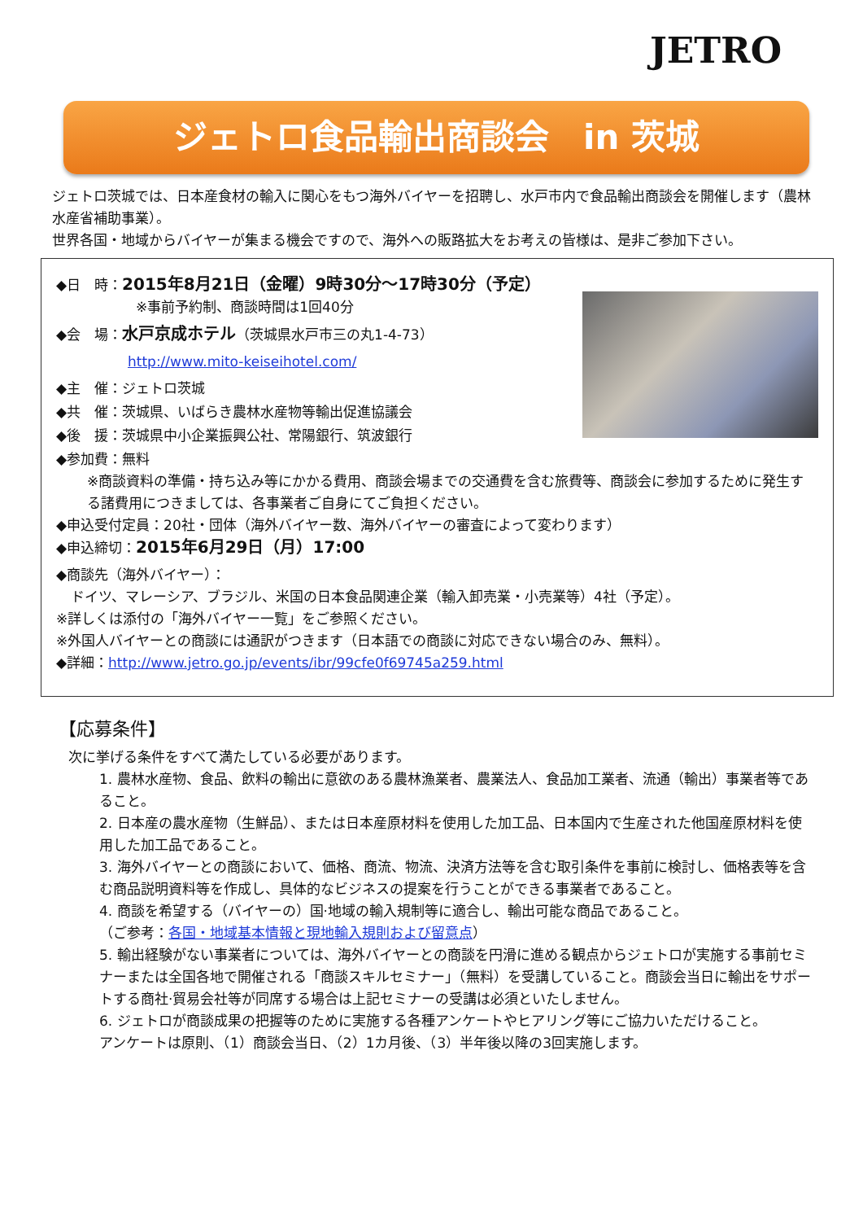JETRO
ジェトロ食品輸出商談会　in 茨城
ジェトロ茨城では、日本産食材の輸入に関心をもつ海外バイヤーを招聘し、水戸市内で食品輸出商談会を開催します（農林水産省補助事業）。
世界各国・地域からバイヤーが集まる機会ですので、海外への販路拡大をお考えの皆様は、是非ご参加下さい。
◆日　時：2015年8月21日（金曜）9時30分～17時30分（予定）
※事前予約制、商談時間は1回40分
◆会　場：水戸京成ホテル（茨城県水戸市三の丸1-4-73）
http://www.mito-keiseihotel.com/
◆主　催：ジェトロ茨城
◆共　催：茨城県、いばらき農林水産物等輸出促進協議会
◆後　援：茨城県中小企業振興公社、常陽銀行、筑波銀行
◆参加費：無料
※商談資料の準備・持ち込み等にかかる費用、商談会場までの交通費を含む旅費等、商談会に参加するために発生する諸費用につきましては、各事業者ご自身にてご負担ください。
◆申込受付定員：20社・団体（海外バイヤー数、海外バイヤーの審査によって変わります）
◆申込締切：2015年6月29日（月）17:00
◆商談先（海外バイヤー）：
ドイツ、マレーシア、ブラジル、米国の日本食品関連企業（輸入卸売業・小売業等）4社（予定）。
※詳しくは添付の「海外バイヤー一覧」をご参照ください。
※外国人バイヤーとの商談には通訳がつきます（日本語での商談に対応できない場合のみ、無料）。
◆詳細：http://www.jetro.go.jp/events/ibr/99cfe0f69745a259.html
【応募条件】
次に挙げる条件をすべて満たしている必要があります。
1. 農林水産物、食品、飲料の輸出に意欲のある農林漁業者、農業法人、食品加工業者、流通（輸出）事業者等であること。
2. 日本産の農水産物（生鮮品）、または日本産原材料を使用した加工品、日本国内で生産された他国産原材料を使用した加工品であること。
3. 海外バイヤーとの商談において、価格、商流、物流、決済方法等を含む取引条件を事前に検討し、価格表等を含む商品説明資料等を作成し、具体的なビジネスの提案を行うことができる事業者であること。
4. 商談を希望する（バイヤーの）国·地域の輸入規制等に適合し、輸出可能な商品であること。
（ご参考：各国・地域基本情報と現地輸入規則および留意点）
5. 輸出経験がない事業者については、海外バイヤーとの商談を円滑に進める観点からジェトロが実施する事前セミナーまたは全国各地で開催される「商談スキルセミナー」（無料）を受講していること。商談会当日に輸出をサポートする商社·貿易会社等が同席する場合は上記セミナーの受講は必須といたしません。
6. ジェトロが商談成果の把握等のために実施する各種アンケートやヒアリング等にご協力いただけること。
アンケートは原則、（1）商談会当日、（2）1カ月後、（3）半年後以降の3回実施します。